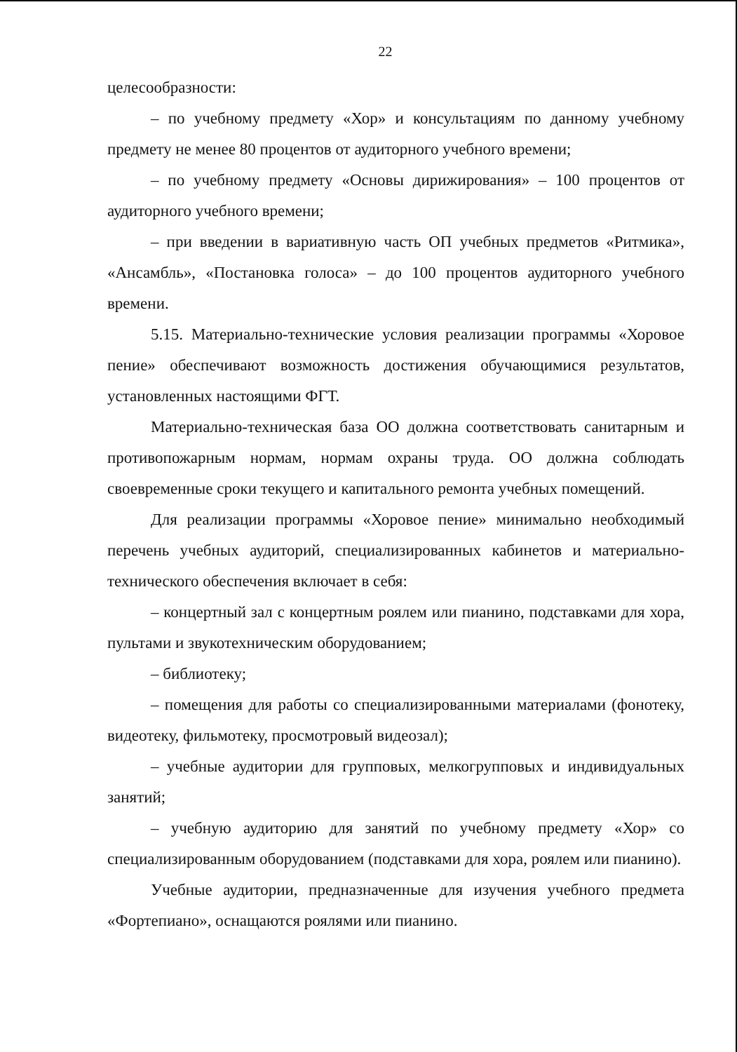22
целесообразности:
– по учебному предмету «Хор» и консультациям по данному учебному предмету не менее 80 процентов от аудиторного учебного времени;
– по учебному предмету «Основы дирижирования» – 100 процентов от аудиторного учебного времени;
– при введении в вариативную часть ОП учебных предметов «Ритмика», «Ансамбль», «Постановка голоса» – до 100 процентов аудиторного учебного времени.
5.15. Материально-технические условия реализации программы «Хоровое пение» обеспечивают возможность достижения обучающимися результатов, установленных настоящими ФГТ.
Материально-техническая база ОО должна соответствовать санитарным и противопожарным нормам, нормам охраны труда. ОО должна соблюдать своевременные сроки текущего и капитального ремонта учебных помещений.
Для реализации программы «Хоровое пение» минимально необходимый перечень учебных аудиторий, специализированных кабинетов и материально-технического обеспечения включает в себя:
– концертный зал с концертным роялем или пианино, подставками для хора, пультами и звукотехническим оборудованием;
– библиотеку;
– помещения для работы со специализированными материалами (фонотеку, видеотеку, фильмотеку, просмотровый видеозал);
– учебные аудитории для групповых, мелкогрупповых и индивидуальных занятий;
– учебную аудиторию для занятий по учебному предмету «Хор» со специализированным оборудованием (подставками для хора, роялем или пианино).
Учебные аудитории, предназначенные для изучения учебного предмета «Фортепиано», оснащаются роялями или пианино.